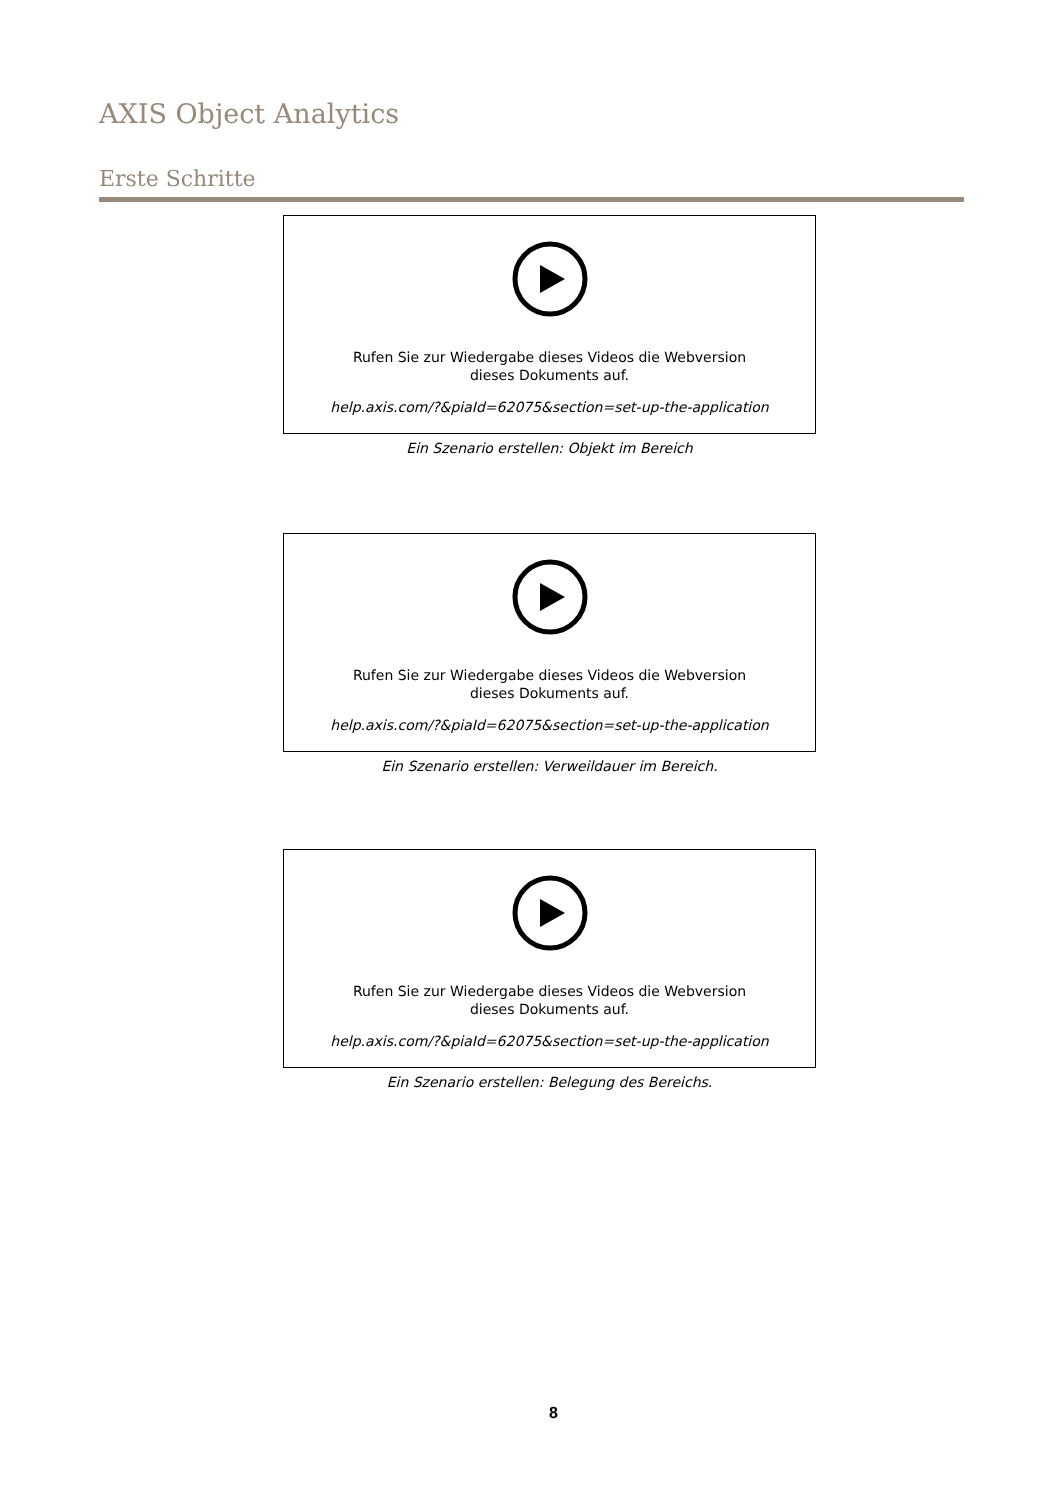AXIS Object Analytics
Erste Schritte
Rufen Sie zur Wiedergabe dieses Videos die Webversion
dieses Dokuments auf.
help.axis.com/?&piaId=62075&section=set-up-the-application
Ein Szenario erstellen: Objekt im Bereich
Rufen Sie zur Wiedergabe dieses Videos die Webversion
dieses Dokuments auf.
help.axis.com/?&piaId=62075&section=set-up-the-application
Ein Szenario erstellen: Verweildauer im Bereich.
Rufen Sie zur Wiedergabe dieses Videos die Webversion
dieses Dokuments auf.
help.axis.com/?&piaId=62075&section=set-up-the-application
Ein Szenario erstellen: Belegung des Bereichs.
8